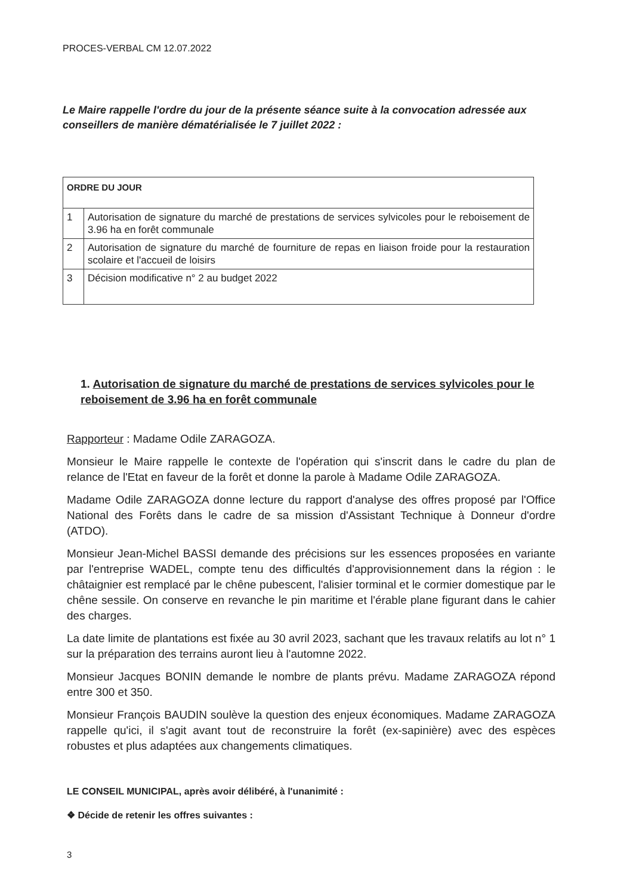PROCES-VERBAL CM 12.07.2022
Le Maire rappelle l'ordre du jour de la présente séance suite à la convocation adressée aux conseillers de manière dématérialisée le 7 juillet 2022 :
| ORDRE DU JOUR | |
| --- | --- |
| 1 | Autorisation de signature du marché de prestations de services sylvicoles pour le reboisement de 3.96 ha en forêt communale |
| 2 | Autorisation de signature du marché de fourniture de repas en liaison froide pour la restauration scolaire et l'accueil de loisirs |
| 3 | Décision modificative n° 2 au budget 2022 |
1. Autorisation de signature du marché de prestations de services sylvicoles pour le reboisement de 3.96 ha en forêt communale
Rapporteur : Madame Odile ZARAGOZA.
Monsieur le Maire rappelle le contexte de l'opération qui s'inscrit dans le cadre du plan de relance de l'Etat en faveur de la forêt et donne la parole à Madame Odile ZARAGOZA.
Madame Odile ZARAGOZA donne lecture du rapport d'analyse des offres proposé par l'Office National des Forêts dans le cadre de sa mission d'Assistant Technique à Donneur d'ordre (ATDO).
Monsieur Jean-Michel BASSI demande des précisions sur les essences proposées en variante par l'entreprise WADEL, compte tenu des difficultés d'approvisionnement dans la région : le châtaignier est remplacé par le chêne pubescent, l'alisier torminal et le cormier domestique par le chêne sessile. On conserve en revanche le pin maritime et l'érable plane figurant dans le cahier des charges.
La date limite de plantations est fixée au 30 avril 2023, sachant que les travaux relatifs au lot n° 1 sur la préparation des terrains auront lieu à l'automne 2022.
Monsieur Jacques BONIN demande le nombre de plants prévu. Madame ZARAGOZA répond entre 300 et 350.
Monsieur François BAUDIN soulève la question des enjeux économiques. Madame ZARAGOZA rappelle qu'ici, il s'agit avant tout de reconstruire la forêt (ex-sapinière) avec des espèces robustes et plus adaptées aux changements climatiques.
LE CONSEIL MUNICIPAL, après avoir délibéré, à l'unanimité :
❖ Décide de retenir les offres suivantes :
3